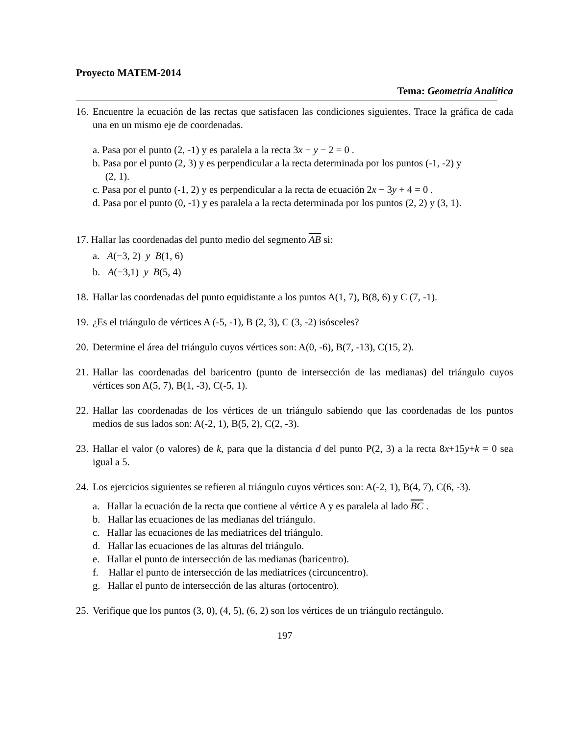Proyecto MATEM-2014
Tema: Geometría Analítica
16. Encuentre la ecuación de las rectas que satisfacen las condiciones siguientes. Trace la gráfica de cada una en un mismo eje de coordenadas.
a. Pasa por el punto (2, -1) y es paralela a la recta 3x + y − 2 = 0 .
b. Pasa por el punto (2, 3) y es perpendicular a la recta determinada por los puntos (-1, -2) y
(2, 1).
c. Pasa por el punto (-1, 2) y es perpendicular a la recta de ecuación 2x − 3y + 4 = 0 .
d. Pasa por el punto (0, -1) y es paralela a la recta determinada por los puntos (2, 2) y (3, 1).
17. Hallar las coordenadas del punto medio del segmento AB si:
a. A(−3, 2) y B(1, 6)
b. A(−3,1) y B(5, 4)
18. Hallar las coordenadas del punto equidistante a los puntos A(1, 7), B(8, 6) y C (7, -1).
19. ¿Es el triángulo de vértices A (-5, -1), B (2, 3), C (3, -2) isósceles?
20. Determine el área del triángulo cuyos vértices son: A(0, -6), B(7, -13), C(15, 2).
21. Hallar las coordenadas del baricentro (punto de intersección de las medianas) del triángulo cuyos vértices son A(5, 7), B(1, -3), C(-5, 1).
22. Hallar las coordenadas de los vértices de un triángulo sabiendo que las coordenadas de los puntos medios de sus lados son: A(-2, 1), B(5, 2), C(2, -3).
23. Hallar el valor (o valores) de k, para que la distancia d del punto P(2, 3) a la recta 8x+15y+k = 0 sea igual a 5.
24. Los ejercicios siguientes se refieren al triángulo cuyos vértices son: A(-2, 1), B(4, 7), C(6, -3).
a. Hallar la ecuación de la recta que contiene al vértice A y es paralela al lado BC .
b. Hallar las ecuaciones de las medianas del triángulo.
c. Hallar las ecuaciones de las mediatrices del triángulo.
d. Hallar las ecuaciones de las alturas del triángulo.
e. Hallar el punto de intersección de las medianas (baricentro).
f. Hallar el punto de intersección de las mediatrices (circuncentro).
g. Hallar el punto de intersección de las alturas (ortocentro).
25. Verifique que los puntos (3, 0), (4, 5), (6, 2) son los vértices de un triángulo rectángulo.
197